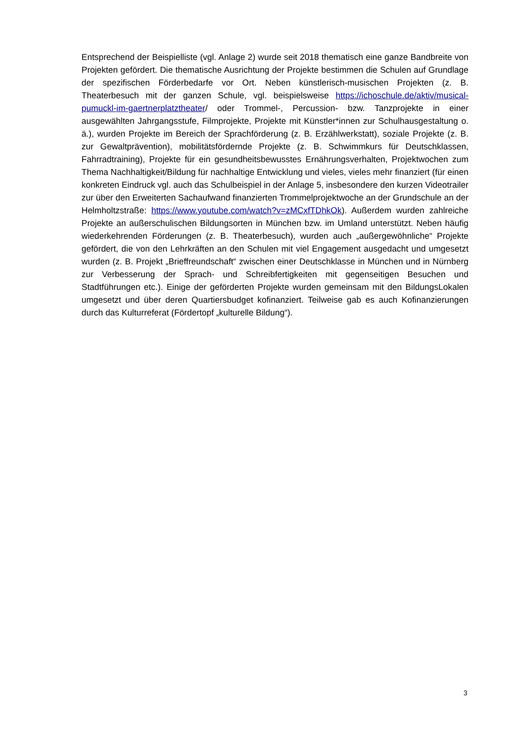Entsprechend der Beispielliste (vgl. Anlage 2) wurde seit 2018 thematisch eine ganze Bandbreite von Projekten gefördert. Die thematische Ausrichtung der Projekte bestimmen die Schulen auf Grundlage der spezifischen Förderbedarfe vor Ort. Neben künstlerisch-musischen Projekten (z. B. Theaterbesuch mit der ganzen Schule, vgl. beispielsweise https://ichoschule.de/aktiv/musical-pumuckl-im-gaertnerplatztheater/ oder Trommel-, Percussion- bzw. Tanzprojekte in einer ausgewählten Jahrgangsstufe, Filmprojekte, Projekte mit Künstler*innen zur Schulhausgestaltung o. ä.), wurden Projekte im Bereich der Sprachförderung (z. B. Erzählwerkstatt), soziale Projekte (z. B. zur Gewaltprävention), mobilitätsfördernde Projekte (z. B. Schwimmkurs für Deutschklassen, Fahrradtraining), Projekte für ein gesundheitsbewusstes Ernährungsverhalten, Projektwochen zum Thema Nachhaltigkeit/Bildung für nachhaltige Entwicklung und vieles, vieles mehr finanziert (für einen konkreten Eindruck vgl. auch das Schulbeispiel in der Anlage 5, insbesondere den kurzen Videotrailer zur über den Erweiterten Sachaufwand finanzierten Trommelprojektwoche an der Grundschule an der Helmholtzstraße: https://www.youtube.com/watch?v=zMCxfTDhkOk). Außerdem wurden zahlreiche Projekte an außerschulischen Bildungsorten in München bzw. im Umland unterstützt. Neben häufig wiederkehrenden Förderungen (z. B. Theaterbesuch), wurden auch „außergewöhnliche“ Projekte gefördert, die von den Lehrkräften an den Schulen mit viel Engagement ausgedacht und umgesetzt wurden (z. B. Projekt „Brieffreundschaft“ zwischen einer Deutschklasse in München und in Nürnberg zur Verbesserung der Sprach- und Schreibfertigkeiten mit gegenseitigen Besuchen und Stadtführungen etc.). Einige der geförderten Projekte wurden gemeinsam mit den BildungsLokalen umgesetzt und über deren Quartiersbudget kofinanziert. Teilweise gab es auch Kofinanzierungen durch das Kulturreferat (Fördertopf „kulturelle Bildung“).
3